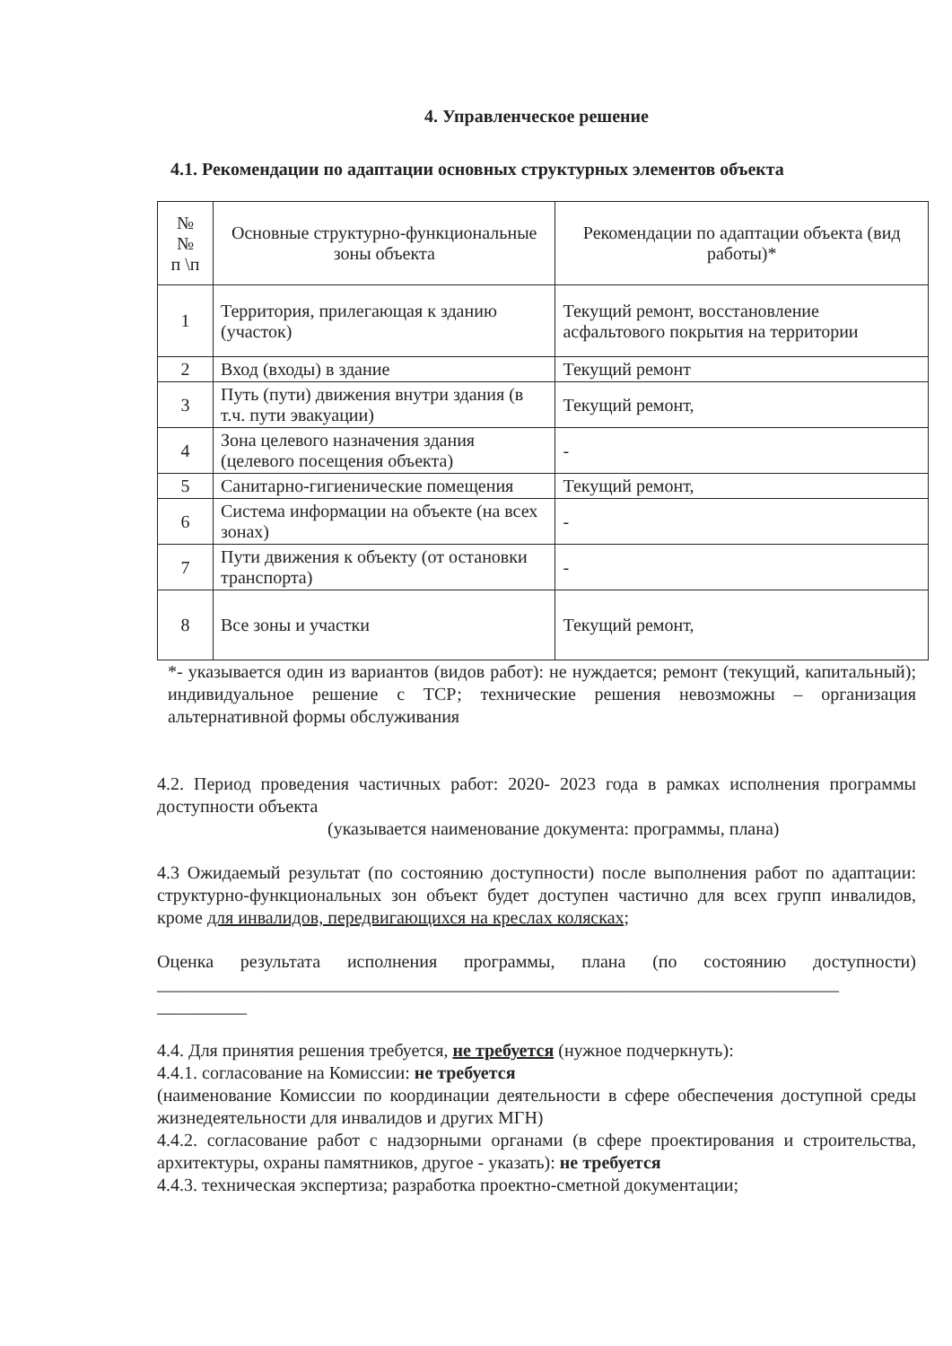4. Управленческое решение
4.1. Рекомендации по адаптации основных структурных элементов объекта
| № № п \п | Основные структурно-функциональные зоны объекта | Рекомендации по адаптации объекта (вид работы)* |
| --- | --- | --- |
| 1 | Территория, прилегающая к зданию (участок) | Текущий ремонт, восстановление асфальтового покрытия на территории |
| 2 | Вход (входы) в здание | Текущий ремонт |
| 3 | Путь (пути) движения внутри здания (в т.ч. пути эвакуации) | Текущий ремонт, |
| 4 | Зона целевого назначения здания (целевого посещения объекта) | - |
| 5 | Санитарно-гигиенические помещения | Текущий ремонт, |
| 6 | Система информации на объекте (на всех зонах) | - |
| 7 | Пути движения к объекту (от остановки транспорта) | - |
| 8 | Все зоны и участки | Текущий ремонт, |
*- указывается один из вариантов (видов работ): не нуждается; ремонт (текущий, капитальный); индивидуальное решение с ТСР; технические решения невозможны – организация альтернативной формы обслуживания
4.2. Период проведения частичных работ: 2020- 2023 года в рамках исполнения программы доступности объекта
(указывается наименование документа: программы, плана)
4.3 Ожидаемый результат (по состоянию доступности) после выполнения работ по адаптации: структурно-функциональных зон объект будет доступен частично для всех групп инвалидов, кроме для инвалидов, передвигающихся на креслах колясках;
Оценка результата исполнения программы, плана (по состоянию доступности) ____________________________________________________________________________
__________
4.4. Для принятия решения требуется, не требуется (нужное подчеркнуть):
4.4.1. согласование на Комиссии: не требуется
(наименование Комиссии по координации деятельности в сфере обеспечения доступной среды жизнедеятельности для инвалидов и других МГН)
4.4.2. согласование работ с надзорными органами (в сфере проектирования и строительства, архитектуры, охраны памятников, другое - указать): не требуется
4.4.3. техническая экспертиза; разработка проектно-сметной документации;